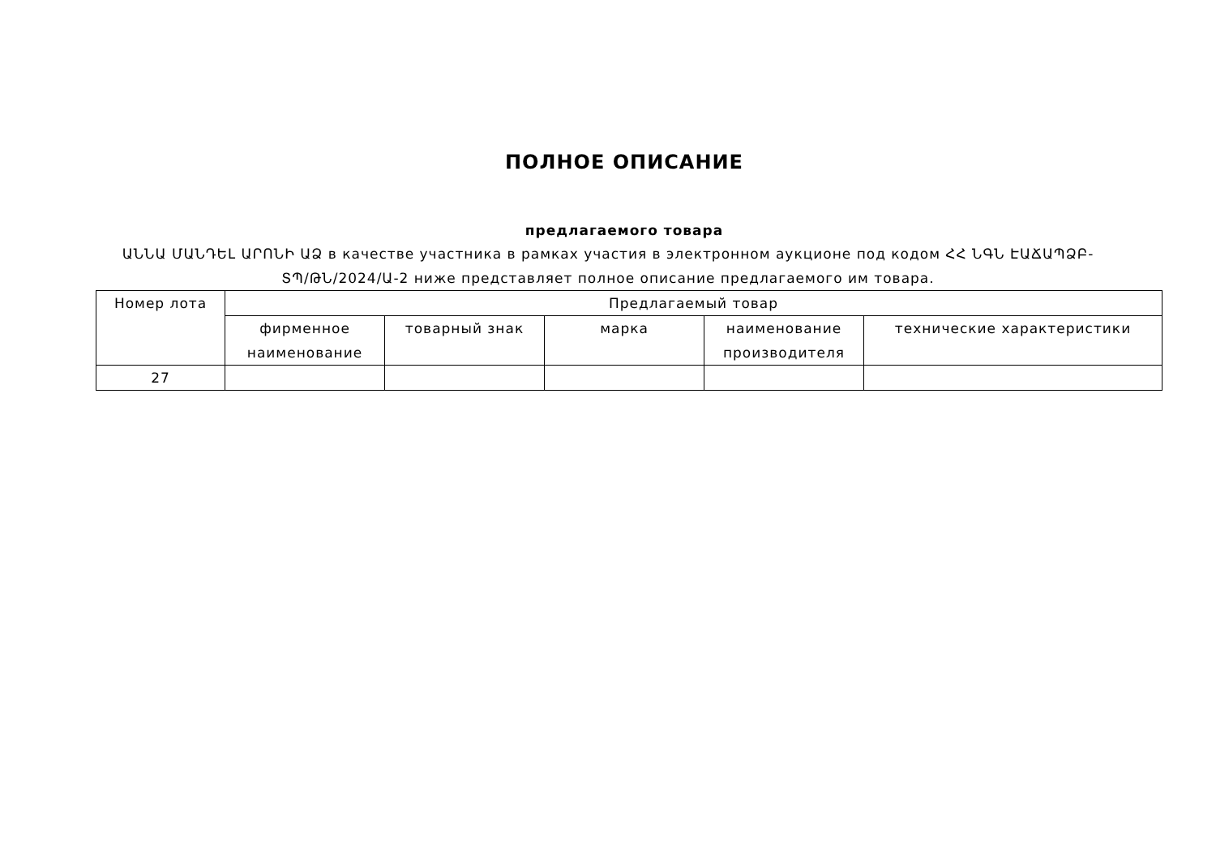ПОЛНОЕ ОПИСАНИЕ
предлагаемого товара
ԱՆՆԱ ՄԱՆԴԵԼ ԱՐՈՆԻ ԱՁ в качестве участника в рамках участия в электронном аукционе под кодом ՀՀ ՆԳՆ ԷԱՃԱՊՁԲ-ՏՊ/ԹՆ/2024/Ա-2 ниже представляет полное описание предлагаемого им товара.
| Номер лота | Предлагаемый товар | | | | |
| --- | --- | --- | --- | --- | --- |
| | фирменное наименование | товарный знак | марка | наименование производителя | технические характеристики |
| 27 | | | | | |